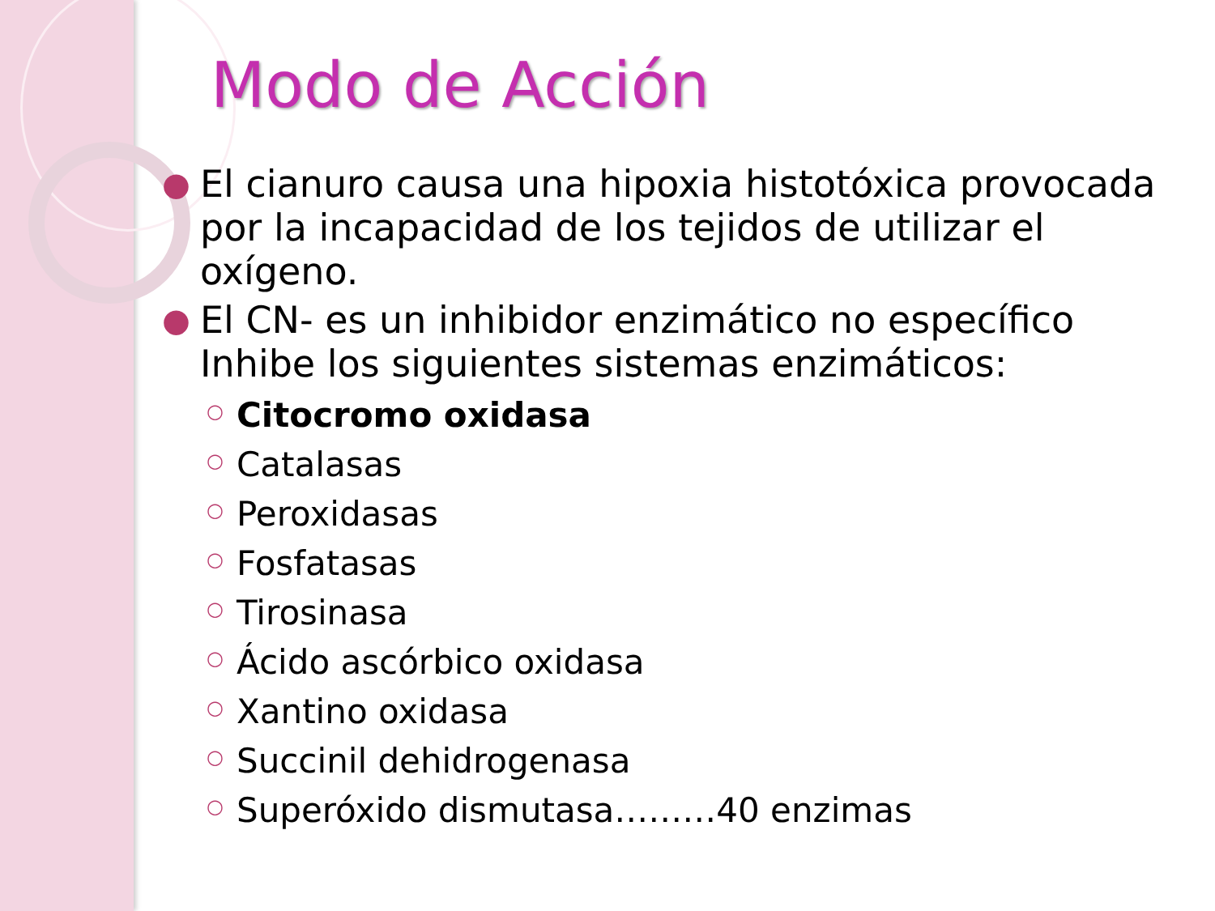Modo de Acción
● El cianuro causa una hipoxia histotóxica provocada por la incapacidad de los tejidos de utilizar el oxígeno.
● El CN- es un inhibidor enzimático no específico Inhibe los siguientes sistemas enzimáticos:
○ Citocromo oxidasa
○ Catalasas
○ Peroxidasas
○ Fosfatasas
○ Tirosinasa
○ Ácido ascórbico oxidasa
○ Xantino oxidasa
○ Succinil dehidrogenasa
○ Superóxido dismutasa………40 enzimas